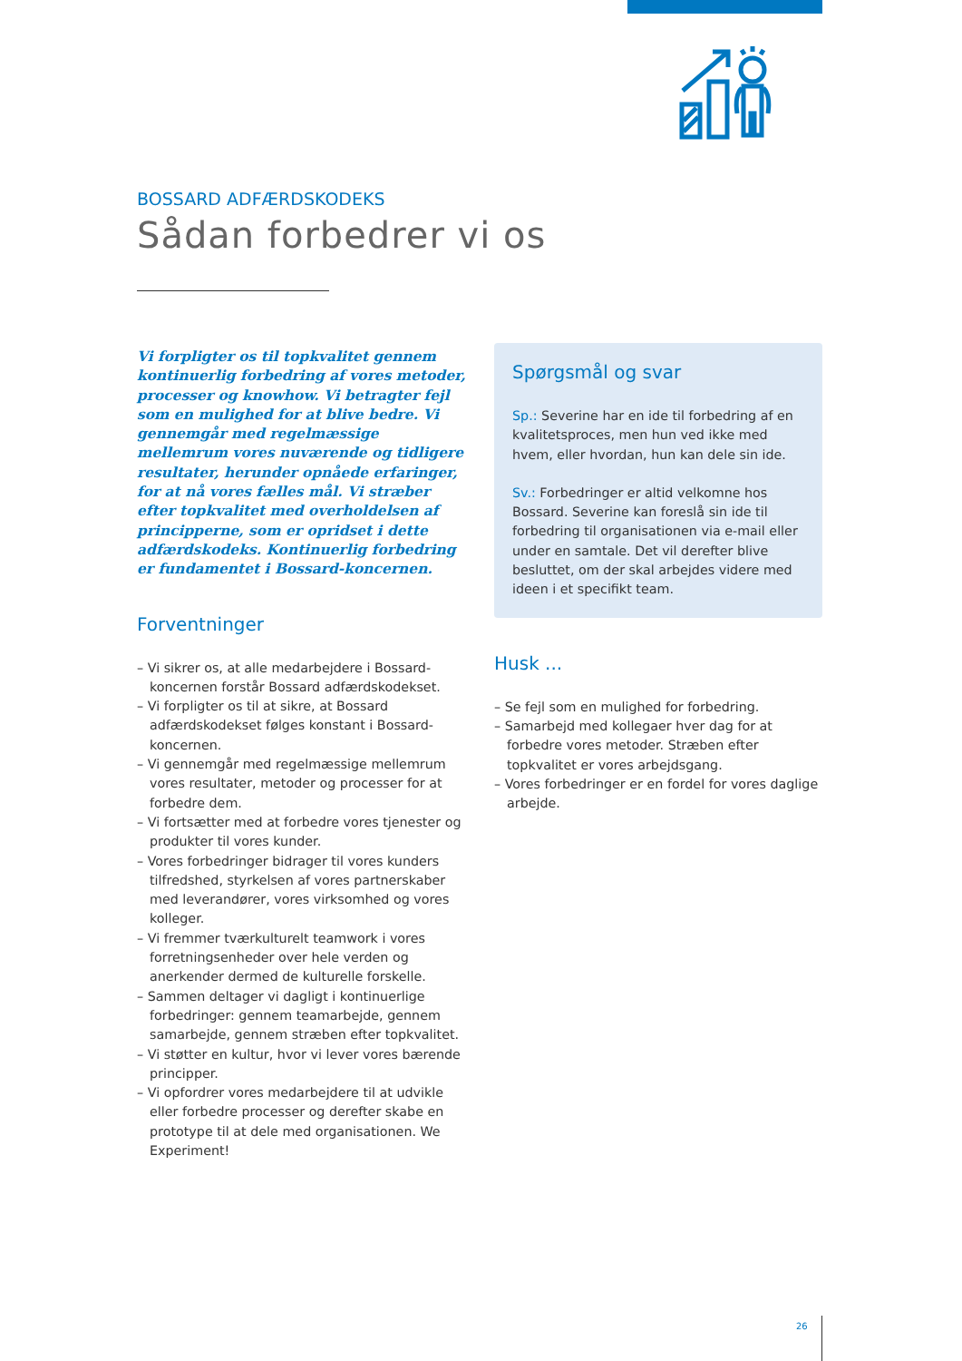BOSSARD ADFÆRDSKODEKS
Sådan forbedrer vi os
Vi forpligter os til topkvalitet gennem kontinuerlig forbedring af vores metoder, processer og knowhow. Vi betragter fejl som en mulighed for at blive bedre. Vi gennemgår med regelmæssige mellemrum vores nuværende og tidligere resultater, herunder opnåede erfaringer, for at nå vores fælles mål. Vi stræber efter topkvalitet med overholdelsen af principperne, som er opridset i dette adfærdskodeks. Kontinuerlig forbedring er fundamentet i Bossard-koncernen.
Forventninger
– Vi sikrer os, at alle medarbejdere i Bossard-koncernen forstår Bossard adfærdskodekset.
– Vi forpligter os til at sikre, at Bossard adfærdskodekset følges konstant i Bossard-koncernen.
– Vi gennemgår med regelmæssige mellemrum vores resultater, metoder og processer for at forbedre dem.
– Vi fortsætter med at forbedre vores tjenester og produkter til vores kunder.
– Vores forbedringer bidrager til vores kunders tilfredshed, styrkelsen af vores partnerskaber med leverandører, vores virksomhed og vores kolleger.
– Vi fremmer tværkulturelt teamwork i vores forretningsenheder over hele verden og anerkender dermed de kulturelle forskelle.
– Sammen deltager vi dagligt i kontinuerlige forbedringer: gennem teamarbejde, gennem samarbejde, gennem stræben efter topkvalitet.
– Vi støtter en kultur, hvor vi lever vores bærende principper.
– Vi opfordrer vores medarbejdere til at udvikle eller forbedre processer og derefter skabe en prototype til at dele med organisationen. We Experiment!
Spørgsmål og svar
Sp.: Severine har en ide til forbedring af en kvalitetsproces, men hun ved ikke med hvem, eller hvordan, hun kan dele sin ide.
Sv.: Forbedringer er altid velkomne hos Bossard. Severine kan foreslå sin ide til forbedring til organisationen via e-mail eller under en samtale. Det vil derefter blive besluttet, om der skal arbejdes videre med ideen i et specifikt team.
Husk ...
– Se fejl som en mulighed for forbedring.
– Samarbejd med kollegaer hver dag for at forbedre vores metoder. Stræben efter topkvalitet er vores arbejdsgang.
– Vores forbedringer er en fordel for vores daglige arbejde.
26